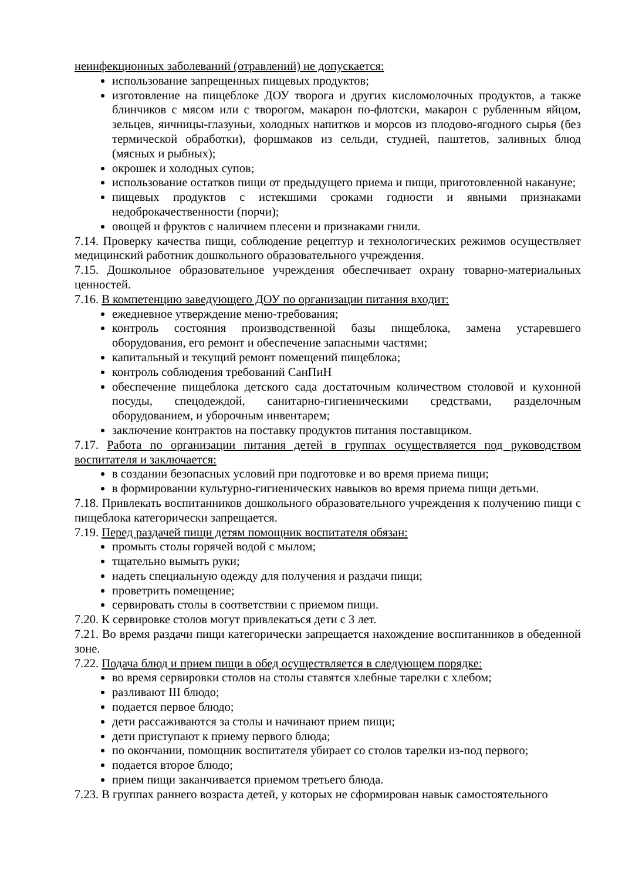неинфекционных заболеваний (отравлений) не допускается:
использование запрещенных пищевых продуктов;
изготовление на пищеблоке ДОУ творога и других кисломолочных продуктов, а также блинчиков с мясом или с творогом, макарон по-флотски, макарон с рубленным яйцом, зельцев, яичницы-глазуньи, холодных напитков и морсов из плодово-ягодного сырья (без термической обработки), форшмаков из сельди, студней, паштетов, заливных блюд (мясных и рыбных);
окрошек и холодных супов;
использование остатков пищи от предыдущего приема и пищи, приготовленной накануне;
пищевых продуктов с истекшими сроками годности и явными признаками недоброкачественности (порчи);
овощей и фруктов с наличием плесени и признаками гнили.
7.14. Проверку качества пищи, соблюдение рецептур и технологических режимов осуществляет медицинский работник дошкольного образовательного учреждения.
7.15. Дошкольное образовательное учреждения обеспечивает охрану товарно-материальных ценностей.
7.16. В компетенцию заведующего ДОУ по организации питания входит:
ежедневное утверждение меню-требования;
контроль состояния производственной базы пищеблока, замена устаревшего оборудования, его ремонт и обеспечение запасными частями;
капитальный и текущий ремонт помещений пищеблока;
контроль соблюдения требований СанПиН
обеспечение пищеблока детского сада достаточным количеством столовой и кухонной посуды, спецодеждой, санитарно-гигиеническими средствами, разделочным оборудованием, и уборочным инвентарем;
заключение контрактов на поставку продуктов питания поставщиком.
7.17. Работа по организации питания детей в группах осуществляется под руководством воспитателя и заключается:
в создании безопасных условий при подготовке и во время приема пищи;
в формировании культурно-гигиенических навыков во время приема пищи детьми.
7.18. Привлекать воспитанников дошкольного образовательного учреждения к получению пищи с пищеблока категорически запрещается.
7.19. Перед раздачей пищи детям помощник воспитателя обязан:
промыть столы горячей водой с мылом;
тщательно вымыть руки;
надеть специальную одежду для получения и раздачи пищи;
проветрить помещение;
сервировать столы в соответствии с приемом пищи.
7.20. К сервировке столов могут привлекаться дети с 3 лет.
7.21. Во время раздачи пищи категорически запрещается нахождение воспитанников в обеденной зоне.
7.22. Подача блюд и прием пищи в обед осуществляется в следующем порядке:
во время сервировки столов на столы ставятся хлебные тарелки с хлебом;
разливают III блюдо;
подается первое блюдо;
дети рассаживаются за столы и начинают прием пищи;
дети приступают к приему первого блюда;
по окончании, помощник воспитателя убирает со столов тарелки из-под первого;
подается второе блюдо;
прием пищи заканчивается приемом третьего блюда.
7.23. В группах раннего возраста детей, у которых не сформирован навык самостоятельного